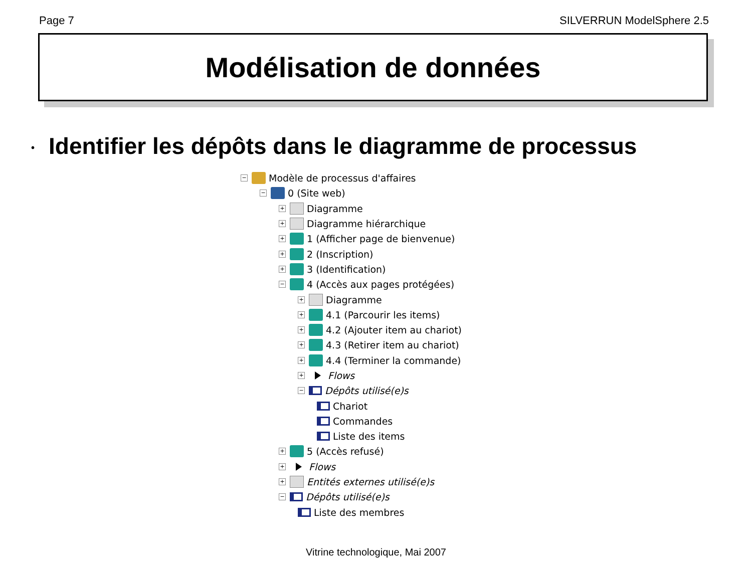Page 7 SILVERRUN ModelSphere 2.5
Modélisation de données
• Identifier les dépôts dans le diagramme de processus
−
Modèle de processus d'affaires
−
0 (Site web)
+
Diagramme
+
Diagramme hiérarchique
+
1 (Afficher page de bienvenue)
+
2 (Inscription)
+
3 (Identification)
−
4 (Accès aux pages protégées)
+
Diagramme
+
4.1 (Parcourir les items)
+
4.2 (Ajouter item au chariot)
+
4.3 (Retirer item au chariot)
+
4.4 (Terminer la commande)
+
Flows
−
Dépôts utilisé(e)s
Chariot
Commandes
Liste des items
+
5 (Accès refusé)
+
Flows
+
Entités externes utilisé(e)s
−
Dépôts utilisé(e)s
Liste des membres
Vitrine technologique, Mai 2007